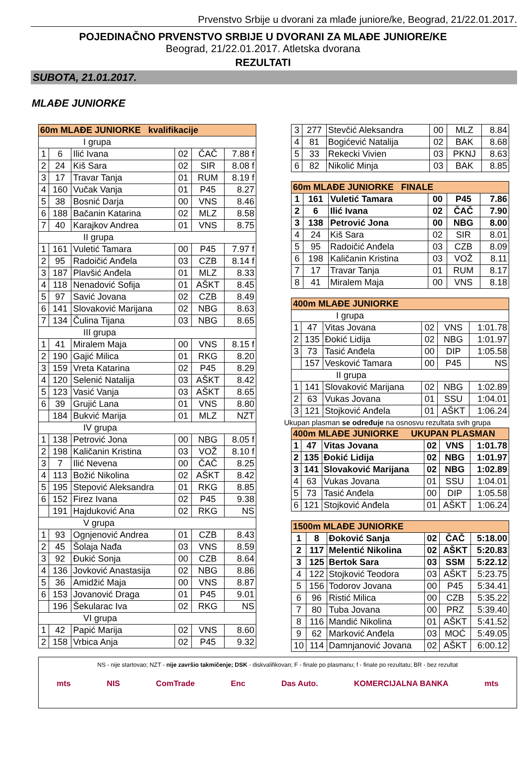Prvenstvo Srbije u dvorani za mlađe juniore/ke, Beograd, 21/22.01.2017.
POJEDINAČNO PRVENSTVO SRBIJE U DVORANI ZA MLAĐE JUNIORE/KE
Beograd, 21/22.01.2017. Atletska dvorana
REZULTATI
SUBOTA, 21.01.2017.
MLAĐE JUNIORKE
| 60m MLAĐE JUNIORKE kvalifikacije | | | | | |
| I grupa | | | | | |
| 1 | 6 | Ilić Ivana | 02 | ČAČ | 7.88 f |
| 2 | 24 | Kiš Sara | 02 | SIR | 8.08 f |
| 3 | 17 | Travar Tanja | 01 | RUM | 8.19 f |
| 4 | 160 | Vučak Vanja | 01 | P45 | 8.27 |
| 5 | 38 | Bosnić Darja | 00 | VNS | 8.46 |
| 6 | 188 | Bačanin Katarina | 02 | MLZ | 8.58 |
| 7 | 40 | Karajkov Andrea | 01 | VNS | 8.75 |
| II grupa | | | | | |
| 1 | 161 | Vuletić Tamara | 00 | P45 | 7.97 f |
| 2 | 95 | Radoičić Anđela | 03 | CZB | 8.14 f |
| 3 | 187 | Plavšić Anđela | 01 | MLZ | 8.33 |
| 4 | 118 | Nenadović Sofija | 01 | AŠKT | 8.45 |
| 5 | 97 | Savić Jovana | 02 | CZB | 8.49 |
| 6 | 141 | Slovaković Marijana | 02 | NBG | 8.63 |
| 7 | 134 | Čulina Tijana | 03 | NBG | 8.65 |
| III grupa | | | | | |
| 1 | 41 | Miralem Maja | 00 | VNS | 8.15 f |
| 2 | 190 | Gajić Milica | 01 | RKG | 8.20 |
| 3 | 159 | Vreta Katarina | 02 | P45 | 8.29 |
| 4 | 120 | Selenić Natalija | 03 | AŠKT | 8.42 |
| 5 | 123 | Vasić Vanja | 03 | AŠKT | 8.65 |
| 6 | 39 | Grujić Lana | 01 | VNS | 8.80 |
| | 184 | Bukvić Marija | 01 | MLZ | NZT |
| IV grupa | | | | | |
| 1 | 138 | Petrović Jona | 00 | NBG | 8.05 f |
| 2 | 198 | Kaličanin Kristina | 03 | VOŽ | 8.10 f |
| 3 | 7 | Ilić Nevena | 00 | ČAČ | 8.25 |
| 4 | 113 | Božić Nikolina | 02 | AŠKT | 8.42 |
| 5 | 195 | Stepović Aleksandra | 01 | RKG | 8.85 |
| 6 | 152 | Firez Ivana | 02 | P45 | 9.38 |
| | 191 | Hajduković Ana | 02 | RKG | NS |
| V grupa | | | | | |
| 1 | 93 | Ognjenović Andrea | 01 | CZB | 8.43 |
| 2 | 45 | Šolaja Nađa | 03 | VNS | 8.59 |
| 3 | 92 | Đukić Sonja | 00 | CZB | 8.64 |
| 4 | 136 | Jovković Anastasija | 02 | NBG | 8.86 |
| 5 | 36 | Amidžić Maja | 00 | VNS | 8.87 |
| 6 | 153 | Jovanović Draga | 01 | P45 | 9.01 |
| | 196 | Šekularac Iva | 02 | RKG | NS |
| VI grupa | | | | | |
| 1 | 42 | Papić Marija | 02 | VNS | 8.60 |
| 2 | 158 | Vrbica Anja | 02 | P45 | 9.32 |
| 3 | 277 | Stevčić Aleksandra | 00 | MLZ | 8.84 |
| 4 | 81 | Bogićević Natalija | 02 | BAK | 8.68 |
| 5 | 33 | Rekecki Vivien | 03 | PKNJ | 8.63 |
| 6 | 82 | Nikolić Minja | 03 | BAK | 8.85 |
| 60m MLAĐE JUNIORKE FINALE | | | | | |
| 1 | 161 | Vuletić Tamara | 00 | P45 | 7.86 |
| 2 | 6 | Ilić Ivana | 02 | ČAČ | 7.90 |
| 3 | 138 | Petrović Jona | 00 | NBG | 8.00 |
| 4 | 24 | Kiš Sara | 02 | SIR | 8.01 |
| 5 | 95 | Radoičić Anđela | 03 | CZB | 8.09 |
| 6 | 198 | Kaličanin Kristina | 03 | VOŽ | 8.11 |
| 7 | 17 | Travar Tanja | 01 | RUM | 8.17 |
| 8 | 41 | Miralem Maja | 00 | VNS | 8.18 |
| 400m MLAĐE JUNIORKE | | | | | |
| I grupa | | | | | |
| 1 | 47 | Vitas Jovana | 02 | VNS | 1:01.78 |
| 2 | 135 | Đokić Lidija | 02 | NBG | 1:01.97 |
| 3 | 73 | Tasić Anđela | 00 | DIP | 1:05.58 |
| | 157 | Vesković Tamara | 00 | P45 | NS |
| II grupa | | | | | |
| 1 | 141 | Slovaković Marijana | 02 | NBG | 1:02.89 |
| 2 | 63 | Vukas Jovana | 01 | SSU | 1:04.01 |
| 3 | 121 | Stojković Anđela | 01 | AŠKT | 1:06.24 |
Ukupan plasman se određuje na osnosvu rezultata svih grupa
| 400m MLAĐE JUNIORKE UKUPAN PLASMAN | | | | | |
| 1 | 47 | Vitas Jovana | 02 | VNS | 1:01.78 |
| 2 | 135 | Đokić Lidija | 02 | NBG | 1:01.97 |
| 3 | 141 | Slovaković Marijana | 02 | NBG | 1:02.89 |
| 4 | 63 | Vukas Jovana | 01 | SSU | 1:04.01 |
| 5 | 73 | Tasić Anđela | 00 | DIP | 1:05.58 |
| 6 | 121 | Stojković Anđela | 01 | AŠKT | 1:06.24 |
| 1500m MLAĐE JUNIORKE | | | | | |
| 1 | 8 | Đoković Sanja | 02 | ČAČ | 5:18.00 |
| 2 | 117 | Melentić Nikolina | 02 | AŠKT | 5:20.83 |
| 3 | 125 | Bertok Sara | 03 | SSM | 5:22.12 |
| 4 | 122 | Stojković Teodora | 03 | AŠKT | 5:23.75 |
| 5 | 156 | Todorov Jovana | 00 | P45 | 5:34.41 |
| 6 | 96 | Ristić Milica | 00 | CZB | 5:35.22 |
| 7 | 80 | Tuba Jovana | 00 | PRZ | 5:39.40 |
| 8 | 116 | Mandić Nikolina | 01 | AŠKT | 5:41.52 |
| 9 | 62 | Marković Anđela | 03 | MOĆ | 5:49.05 |
| 10 | 114 | Damnjanović Jovana | 02 | AŠKT | 6:00.12 |
NS - nije startovao; NZT - nije završio takmičenje; DSK - diskvalifikovan; F - finale po plasmanu; f - finale po rezultatu; BR - bez rezultat
mts NIS ComTrade Enc Das Auto. KOMERCIJALNA BANKA mts